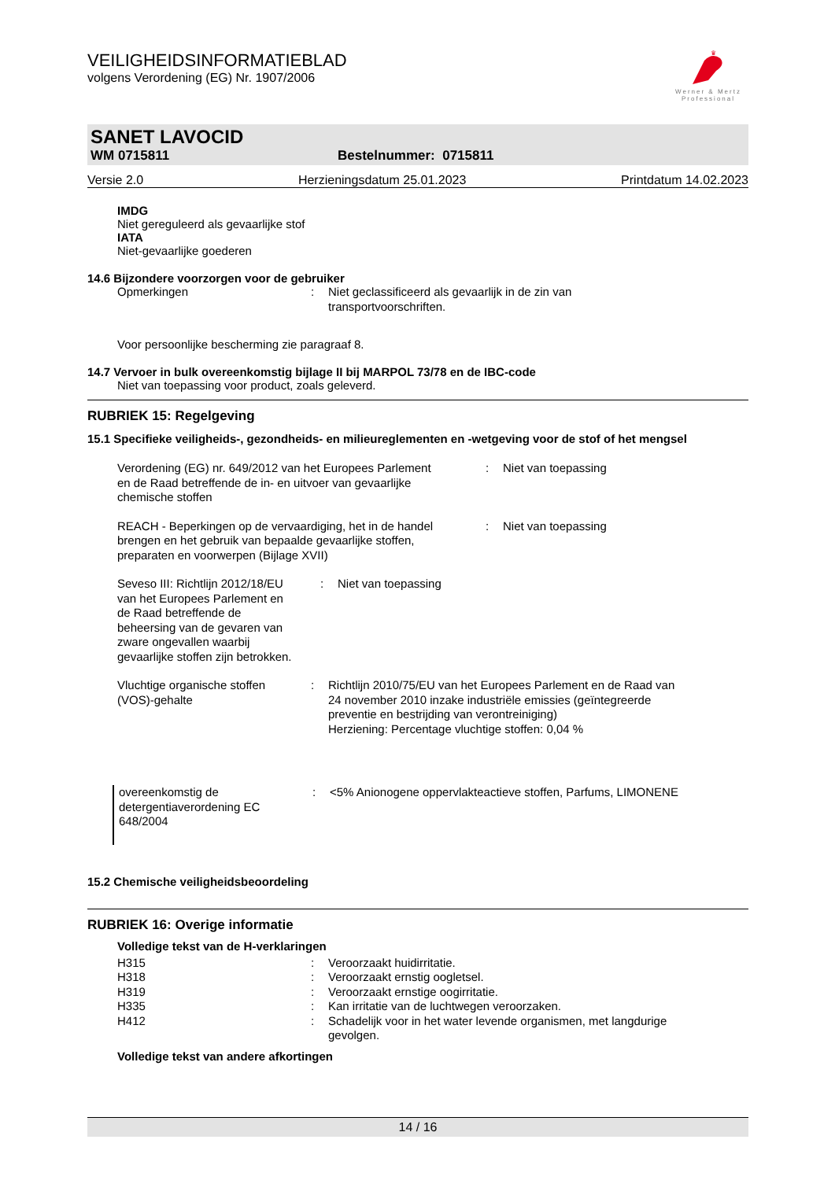♛
Werner & Mertz
Professional
VEILIGHEIDSINFORMATIEBLAD
volgens Verordening (EG) Nr. 1907/2006
SANET LAVOCID
WM 0715811 Bestelnummer: 0715811
Versie 2.0 Herzieningsdatum 25.01.2023 Printdatum 14.02.2023
IMDG
Niet gereguleerd als gevaarlijke stof
IATA
Niet-gevaarlijke goederen
14.6 Bijzondere voorzorgen voor de gebruiker
| Opmerkingen | : | Niet geclassificeerd als gevaarlijk in de zin van transportvoorschriften. |
Voor persoonlijke bescherming zie paragraaf 8.
14.7 Vervoer in bulk overeenkomstig bijlage II bij MARPOL 73/78 en de IBC-code
Niet van toepassing voor product, zoals geleverd.
RUBRIEK 15: Regelgeving
15.1 Specifieke veiligheids-, gezondheids- en milieureglementen en -wetgeving voor de stof of het mengsel
| Verordening (EG) nr. 649/2012 van het Europees Parlement en de Raad betreffende de in- en uitvoer van gevaarlijke chemische stoffen | : | Niet van toepassing |
| REACH - Beperkingen op de vervaardiging, het in de handel brengen en het gebruik van bepaalde gevaarlijke stoffen, preparaten en voorwerpen (Bijlage XVII) | : | Niet van toepassing |
| Seveso III: Richtlijn 2012/18/EU van het Europees Parlement en de Raad betreffende de beheersing van de gevaren van zware ongevallen waarbij gevaarlijke stoffen zijn betrokken. | : | Niet van toepassing |
| Vluchtige organische stoffen (VOS)-gehalte | : | Richtlijn 2010/75/EU van het Europees Parlement en de Raad van 24 november 2010 inzake industriële emissies (geïntegreerde preventie en bestrijding van verontreiniging) Herziening: Percentage vluchtige stoffen: 0,04 % |
| overeenkomstig de detergentiaverordening EC 648/2004 | : | <5% Anionogene oppervlakteactieve stoffen, Parfums, LIMONENE |
15.2 Chemische veiligheidsbeoordeling
RUBRIEK 16: Overige informatie
Volledige tekst van de H-verklaringen
| H315 | : | Veroorzaakt huidirritatie. |
| H318 | : | Veroorzaakt ernstig oogletsel. |
| H319 | : | Veroorzaakt ernstige oogirritatie. |
| H335 | : | Kan irritatie van de luchtwegen veroorzaken. |
| H412 | : | Schadelijk voor in het water levende organismen, met langdurige gevolgen. |
Volledige tekst van andere afkortingen
14 / 16